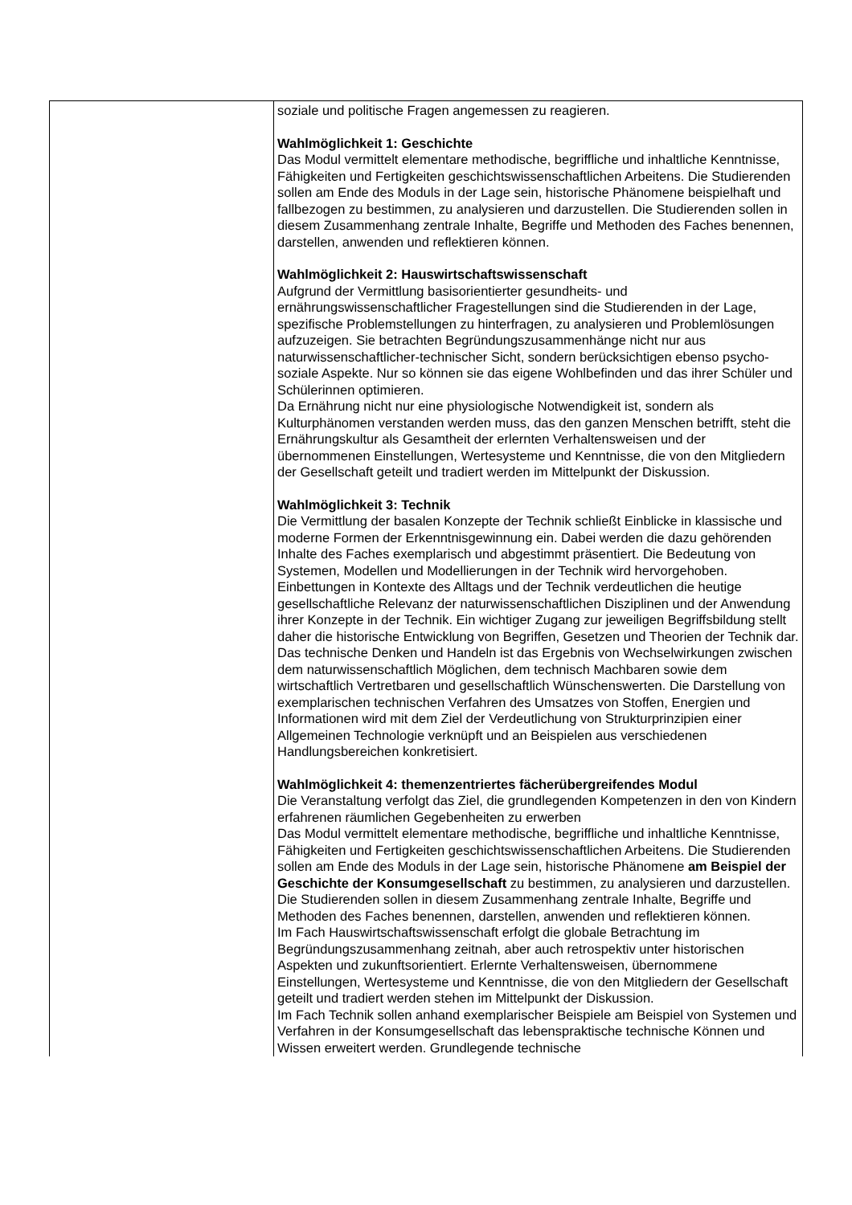| | soziale und politische Fragen angemessen zu reagieren. Wahlmöglichkeit 1: Geschichte Das Modul vermittelt elementare methodische, begriffliche und inhaltliche Kenntnisse, Fähigkeiten und Fertigkeiten geschichtswissenschaftlichen Arbeitens. Die Studierenden sollen am Ende des Moduls in der Lage sein, historische Phänomene beispielhaft und fallbezogen zu bestimmen, zu analysieren und darzustellen. Die Studierenden sollen in diesem Zusammenhang zentrale Inhalte, Begriffe und Methoden des Faches benennen, darstellen, anwenden und reflektieren können. Wahlmöglichkeit 2: Hauswirtschaftswissenschaft Aufgrund der Vermittlung basisorientierter gesundheits- und ernährungswissenschaftlicher Fragestellungen sind die Studierenden in der Lage, spezifische Problemstellungen zu hinterfragen, zu analysieren und Problemlösungen aufzuzeigen. Sie betrachten Begründungszusammenhänge nicht nur aus naturwissenschaftlicher-technischer Sicht, sondern berücksichtigen ebenso psycho-soziale Aspekte. Nur so können sie das eigene Wohlbefinden und das ihrer Schüler und Schülerinnen optimieren. Da Ernährung nicht nur eine physiologische Notwendigkeit ist, sondern als Kulturphänomen verstanden werden muss, das den ganzen Menschen betrifft, steht die Ernährungskultur als Gesamtheit der erlernten Verhaltensweisen und der übernommenen Einstellungen, Wertesysteme und Kenntnisse, die von den Mitgliedern der Gesellschaft geteilt und tradiert werden im Mittelpunkt der Diskussion. Wahlmöglichkeit 3: Technik Die Vermittlung der basalen Konzepte der Technik schließt Einblicke in klassische und moderne Formen der Erkenntnisgewinnung ein. Dabei werden die dazu gehörenden Inhalte des Faches exemplarisch und abgestimmt präsentiert. Die Bedeutung von Systemen, Modellen und Modellierungen in der Technik wird hervorgehoben. Einbettungen in Kontexte des Alltags und der Technik verdeutlichen die heutige gesellschaftliche Relevanz der naturwissenschaftlichen Disziplinen und der Anwendung ihrer Konzepte in der Technik. Ein wichtiger Zugang zur jeweiligen Begriffsbildung stellt daher die historische Entwicklung von Begriffen, Gesetzen und Theorien der Technik dar. Das technische Denken und Handeln ist das Ergebnis von Wechselwirkungen zwischen dem naturwissenschaftlich Möglichen, dem technisch Machbaren sowie dem wirtschaftlich Vertretbaren und gesellschaftlich Wünschenswerten. Die Darstellung von exemplarischen technischen Verfahren des Umsatzes von Stoffen, Energien und Informationen wird mit dem Ziel der Verdeutlichung von Strukturprinzipien einer Allgemeinen Technologie verknüpft und an Beispielen aus verschiedenen Handlungsbereichen konkretisiert. Wahlmöglichkeit 4: themenzentriertes fächerübergreifendes Modul Die Veranstaltung verfolgt das Ziel, die grundlegenden Kompetenzen in den von Kindern erfahrenen räumlichen Gegebenheiten zu erwerben Das Modul vermittelt elementare methodische, begriffliche und inhaltliche Kenntnisse, Fähigkeiten und Fertigkeiten geschichtswissenschaftlichen Arbeitens. Die Studierenden sollen am Ende des Moduls in der Lage sein, historische Phänomene am Beispiel der Geschichte der Konsumgesellschaft zu bestimmen, zu analysieren und darzustellen. Die Studierenden sollen in diesem Zusammenhang zentrale Inhalte, Begriffe und Methoden des Faches benennen, darstellen, anwenden und reflektieren können. Im Fach Hauswirtschaftswissenschaft erfolgt die globale Betrachtung im Begründungszusammenhang zeitnah, aber auch retrospektiv unter historischen Aspekten und zukunftsorientiert. Erlernte Verhaltensweisen, übernommene Einstellungen, Wertesysteme und Kenntnisse, die von den Mitgliedern der Gesellschaft geteilt und tradiert werden stehen im Mittelpunkt der Diskussion. Im Fach Technik sollen anhand exemplarischer Beispiele am Beispiel von Systemen und Verfahren in der Konsumgesellschaft das lebenspraktische technische Können und Wissen erweitert werden. Grundlegende technische |